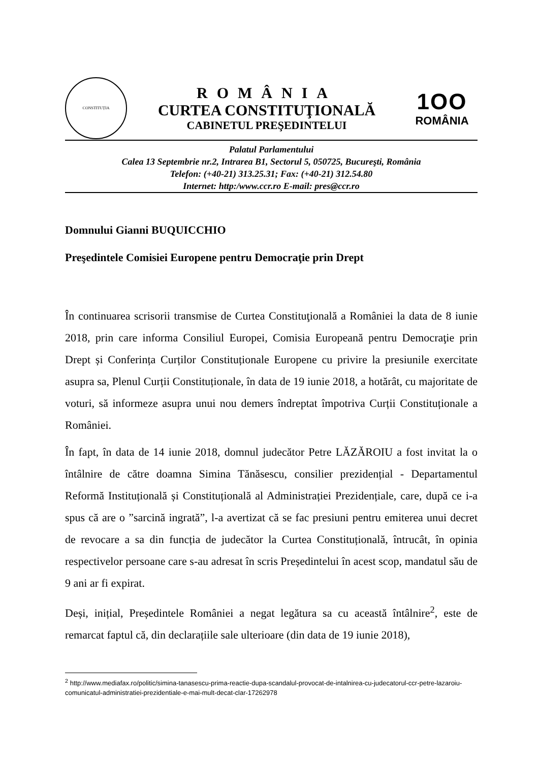CONSTITUȚIA
ROMÂNIA
CURTEA CONSTITUŢIONALĂ
CABINETUL PREŞEDINTELUI
1OO
ROMÂNIA
Palatul Parlamentului
Calea 13 Septembrie nr.2, Intrarea B1, Sectorul 5, 050725, Bucureşti, România
Telefon: (+40-21) 313.25.31; Fax: (+40-21) 312.54.80
Internet: http:/www.ccr.ro E-mail: pres@ccr.ro
Domnului Gianni BUQUICCHIO
Preşedintele Comisiei Europene pentru Democraţie prin Drept
În continuarea scrisorii transmise de Curtea Constituţională a României la data de 8 iunie 2018, prin care informa Consiliul Europei, Comisia Europeană pentru Democraţie prin Drept și Conferința Curților Constituționale Europene cu privire la presiunile exercitate asupra sa, Plenul Curții Constituționale, în data de 19 iunie 2018, a hotărât, cu majoritate de voturi, să informeze asupra unui nou demers îndreptat împotriva Curții Constituționale a României.
În fapt, în data de 14 iunie 2018, domnul judecător Petre LĂZĂROIU a fost invitat la o întâlnire de către doamna Simina Tănăsescu, consilier prezidențial - Departamentul Reformă Instituțională și Constituțională al Administrației Prezidențiale, care, după ce i-a spus că are o ”sarcină ingrată”, l-a avertizat că se fac presiuni pentru emiterea unui decret de revocare a sa din funcția de judecător la Curtea Constituțională, întrucât, în opinia respectivelor persoane care s-au adresat în scris Președintelui în acest scop, mandatul său de 9 ani ar fi expirat.
Deși, inițial, Președintele României a negat legătura sa cu această întâlnire<sup>2</sup>, este de remarcat faptul că, din declarațiile sale ulterioare (din data de 19 iunie 2018),
<sup>2</sup> http://www.mediafax.ro/politic/simina-tanasescu-prima-reactie-dupa-scandalul-provocat-de-intalnirea-cu-judecatorul-ccr-petre-lazaroiu-comunicatul-administratiei-prezidentiale-e-mai-mult-decat-clar-17262978